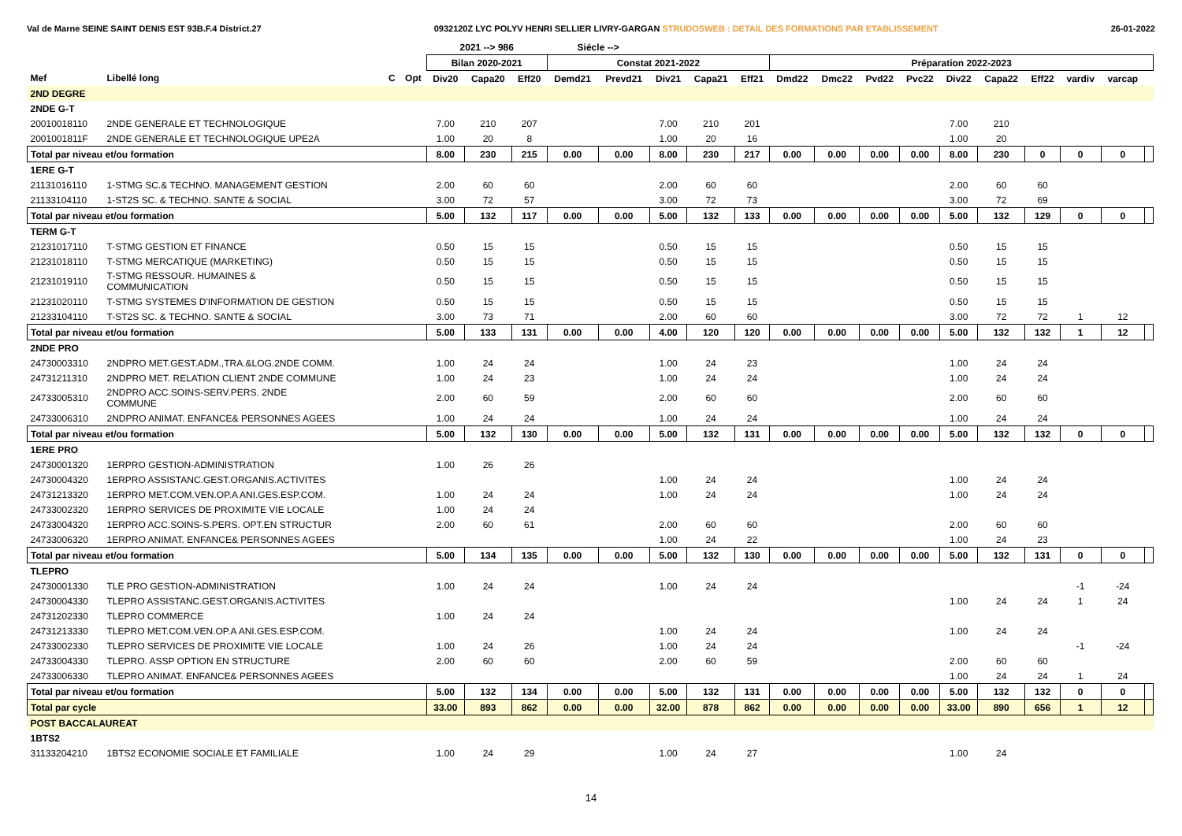Val de Marne SEINE SAINT DENIS EST 93B.F.4 District.27 0932120Z LYC POLYV HENRI SELLIER LIVRY-GARGAN STRUDOSWEB : DETAIL DES FORMATIONS PAR ETABLISSEMENT 26-01-2022
| | | | | 2021 --> 986 | | | Siécle --> | | | | | | | | | | | | | | |
| --- | --- | --- | --- | --- | --- | --- | --- | --- | --- | --- | --- | --- | --- | --- | --- | --- | --- | --- | --- | --- | --- |
| | | | | Bilan 2020-2021 | | | Constat 2021-2022 | | | | | Préparation 2022-2023 | | | | | | | | | |
| Mef | Libellé long | C | Opt | Div20 | Capa20 | Eff20 | Demd21 | Prevd21 | Div21 | Capa21 | Eff21 | Dmd22 | Dmc22 | Pvd22 | Pvc22 | Div22 | Capa22 | Eff22 | vardiv | varcap | |
| 2ND DEGRE | | | | | | | | | | | | | | | | | | | | | |
| 2NDE G-T | | | | | | | | | | | | | | | | | | | | | |
| 20010018110 | 2NDE GENERALE ET TECHNOLOGIQUE | | | 7.00 | 210 | 207 | | | 7.00 | 210 | 201 | | | | | 7.00 | 210 | | | | |
| 2001001811F | 2NDE GENERALE ET TECHNOLOGIQUE UPE2A | | | 1.00 | 20 | 8 | | | 1.00 | 20 | 16 | | | | | 1.00 | 20 | | | | |
| Total par niveau et/ou formation | | | | 8.00 | 230 | 215 | 0.00 | 0.00 | 8.00 | 230 | 217 | 0.00 | 0.00 | 0.00 | 0.00 | 8.00 | 230 | 0 | 0 | 0 | |
| 1ERE G-T | | | | | | | | | | | | | | | | | | | | | |
| 21131016110 | 1-STMG SC.& TECHNO. MANAGEMENT GESTION | | | 2.00 | 60 | 60 | | | 2.00 | 60 | 60 | | | | | 2.00 | 60 | 60 | | | |
| 21133104110 | 1-ST2S SC. & TECHNO. SANTE & SOCIAL | | | 3.00 | 72 | 57 | | | 3.00 | 72 | 73 | | | | | 3.00 | 72 | 69 | | | |
| Total par niveau et/ou formation | | | | 5.00 | 132 | 117 | 0.00 | 0.00 | 5.00 | 132 | 133 | 0.00 | 0.00 | 0.00 | 0.00 | 5.00 | 132 | 129 | 0 | 0 | |
| TERM G-T | | | | | | | | | | | | | | | | | | | | | |
| 21231017110 | T-STMG GESTION ET FINANCE | | | 0.50 | 15 | 15 | | | 0.50 | 15 | 15 | | | | | 0.50 | 15 | 15 | | | |
| 21231018110 | T-STMG MERCATIQUE (MARKETING) | | | 0.50 | 15 | 15 | | | 0.50 | 15 | 15 | | | | | 0.50 | 15 | 15 | | | |
| 21231019110 | T-STMG RESSOUR. HUMAINES & COMMUNICATION | | | 0.50 | 15 | 15 | | | 0.50 | 15 | 15 | | | | | 0.50 | 15 | 15 | | | |
| 21231020110 | T-STMG SYSTEMES D'INFORMATION DE GESTION | | | 0.50 | 15 | 15 | | | 0.50 | 15 | 15 | | | | | 0.50 | 15 | 15 | | | |
| 21233104110 | T-ST2S SC. & TECHNO. SANTE & SOCIAL | | | 3.00 | 73 | 71 | | | 2.00 | 60 | 60 | | | | | 3.00 | 72 | 72 | 1 | 12 | |
| Total par niveau et/ou formation | | | | 5.00 | 133 | 131 | 0.00 | 0.00 | 4.00 | 120 | 120 | 0.00 | 0.00 | 0.00 | 0.00 | 5.00 | 132 | 132 | 1 | 12 | |
| 2NDE PRO | | | | | | | | | | | | | | | | | | | | | |
| 24730003310 | 2NDPRO MET.GEST.ADM.,TRA.&LOG.2NDE COMM. | | | 1.00 | 24 | 24 | | | 1.00 | 24 | 23 | | | | | 1.00 | 24 | 24 | | | |
| 24731211310 | 2NDPRO MET. RELATION CLIENT 2NDE COMMUNE | | | 1.00 | 24 | 23 | | | 1.00 | 24 | 24 | | | | | 1.00 | 24 | 24 | | | |
| 24733005310 | 2NDPRO ACC.SOINS-SERV.PERS. 2NDE COMMUNE | | | 2.00 | 60 | 59 | | | 2.00 | 60 | 60 | | | | | 2.00 | 60 | 60 | | | |
| 24733006310 | 2NDPRO ANIMAT. ENFANCE& PERSONNES AGEES | | | 1.00 | 24 | 24 | | | 1.00 | 24 | 24 | | | | | 1.00 | 24 | 24 | | | |
| Total par niveau et/ou formation | | | | 5.00 | 132 | 130 | 0.00 | 0.00 | 5.00 | 132 | 131 | 0.00 | 0.00 | 0.00 | 0.00 | 5.00 | 132 | 132 | 0 | 0 | |
| 1ERE PRO | | | | | | | | | | | | | | | | | | | | | |
| 24730001320 | 1ERPRO GESTION-ADMINISTRATION | | | 1.00 | 26 | 26 | | | | | | | | | | | | | | | |
| 24730004320 | 1ERPRO ASSISTANC.GEST.ORGANIS.ACTIVITES | | | | | | | | 1.00 | 24 | 24 | | | | | 1.00 | 24 | 24 | | | |
| 24731213320 | 1ERPRO MET.COM.VEN.OP.A ANI.GES.ESP.COM. | | | 1.00 | 24 | 24 | | | 1.00 | 24 | 24 | | | | | 1.00 | 24 | 24 | | | |
| 24733002320 | 1ERPRO SERVICES DE PROXIMITE VIE LOCALE | | | 1.00 | 24 | 24 | | | | | | | | | | | | | | | |
| 24733004320 | 1ERPRO ACC.SOINS-S.PERS. OPT.EN STRUCTUR | | | 2.00 | 60 | 61 | | | 2.00 | 60 | 60 | | | | | 2.00 | 60 | 60 | | | |
| 24733006320 | 1ERPRO ANIMAT. ENFANCE& PERSONNES AGEES | | | | | | | | 1.00 | 24 | 22 | | | | | 1.00 | 24 | 23 | | | |
| Total par niveau et/ou formation | | | | 5.00 | 134 | 135 | 0.00 | 0.00 | 5.00 | 132 | 130 | 0.00 | 0.00 | 0.00 | 0.00 | 5.00 | 132 | 131 | 0 | 0 | |
| TLEPRO | | | | | | | | | | | | | | | | | | | | | |
| 24730001330 | TLE PRO GESTION-ADMINISTRATION | | | 1.00 | 24 | 24 | | | 1.00 | 24 | 24 | | | | | | | | -1 | -24 | |
| 24730004330 | TLEPRO ASSISTANC.GEST.ORGANIS.ACTIVITES | | | | | | | | | | | | | | | 1.00 | 24 | 24 | 1 | 24 | |
| 24731202330 | TLEPRO COMMERCE | | | 1.00 | 24 | 24 | | | | | | | | | | | | | | | |
| 24731213330 | TLEPRO MET.COM.VEN.OP.A ANI.GES.ESP.COM. | | | | | | | | 1.00 | 24 | 24 | | | | | 1.00 | 24 | 24 | | | |
| 24733002330 | TLEPRO SERVICES DE PROXIMITE VIE LOCALE | | | 1.00 | 24 | 26 | | | 1.00 | 24 | 24 | | | | | | | | -1 | -24 | |
| 24733004330 | TLEPRO. ASSP OPTION EN STRUCTURE | | | 2.00 | 60 | 60 | | | 2.00 | 60 | 59 | | | | | 2.00 | 60 | 60 | | | |
| 24733006330 | TLEPRO ANIMAT. ENFANCE& PERSONNES AGEES | | | | | | | | | | | | | | | 1.00 | 24 | 24 | 1 | 24 | |
| Total par niveau et/ou formation | | | | 5.00 | 132 | 134 | 0.00 | 0.00 | 5.00 | 132 | 131 | 0.00 | 0.00 | 0.00 | 0.00 | 5.00 | 132 | 132 | 0 | 0 | |
| Total par cycle | | | | 33.00 | 893 | 862 | 0.00 | 0.00 | 32.00 | 878 | 862 | 0.00 | 0.00 | 0.00 | 0.00 | 33.00 | 890 | 656 | 1 | 12 | |
| POST BACCALAUREAT | | | | | | | | | | | | | | | | | | | | | |
| 1BTS2 | | | | | | | | | | | | | | | | | | | | | |
| 31133204210 | 1BTS2 ECONOMIE SOCIALE ET FAMILIALE | | | 1.00 | 24 | 29 | | | 1.00 | 24 | 27 | | | | | 1.00 | 24 | | | | |
14